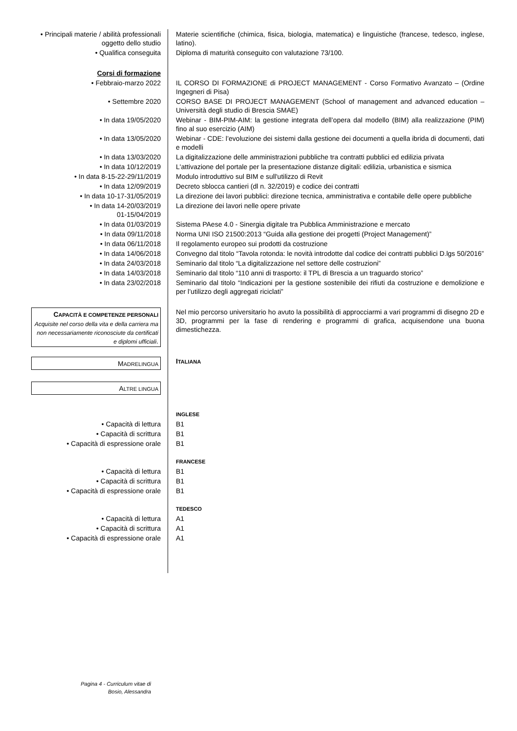| • Principali materie / abilità professionali oggetto dello studio | Materie scientifiche (chimica, fisica, biologia, matematica) e linguistiche (francese, tedesco, inglese, latino). |
| • Qualifica conseguita | Diploma di maturità conseguito con valutazione 73/100. |
| Corsi di formazione | |
| • Febbraio-marzo 2022 | IL CORSO DI FORMAZIONE di PROJECT MANAGEMENT - Corso Formativo Avanzato – (Ordine Ingegneri di Pisa) |
| • Settembre 2020 | CORSO BASE DI PROJECT MANAGEMENT (School of management and advanced education – Università degli studio di Brescia SMAE) |
| • In data 19/05/2020 | Webinar - BIM-PIM-AIM: la gestione integrata dell’opera dal modello (BIM) alla realizzazione (PIM) fino al suo esercizio (AIM) |
| • In data 13/05/2020 | Webinar - CDE: l’evoluzione dei sistemi dalla gestione dei documenti a quella ibrida di documenti, dati e modelli |
| • In data 13/03/2020 | La digitalizzazione delle amministrazioni pubbliche tra contratti pubblici ed edilizia privata |
| • In data 10/12/2019 | L'attivazione del portale per la presentazione distanze digitali: edilizia, urbanistica e sismica |
| • In data 8-15-22-29/11/2019 | Modulo introduttivo sul BIM e sull'utilizzo di Revit |
| • In data 12/09/2019 | Decreto sblocca cantieri (dl n. 32/2019) e codice dei contratti |
| • In data 10-17-31/05/2019 | La direzione dei lavori pubblici: direzione tecnica, amministrativa e contabile delle opere pubbliche |
| • In data 14-20/03/2019 01-15/04/2019 | La direzione dei lavori nelle opere private |
| • In data 01/03/2019 | Sistema PAese 4.0 - Sinergia digitale tra Pubblica Amministrazione e mercato |
| • In data 09/11/2018 | Norma UNI ISO 21500:2013 “Guida alla gestione dei progetti (Project Management)” |
| • In data 06/11/2018 | Il regolamento europeo sui prodotti da costruzione |
| • In data 14/06/2018 | Convegno dal titolo “Tavola rotonda: le novità introdotte dal codice dei contratti pubblici D.lgs 50/2016” |
| • In data 24/03/2018 | Seminario dal titolo “La digitalizzazione nel settore delle costruzioni” |
| • In data 14/03/2018 | Seminario dal titolo “110 anni di trasporto: il TPL di Brescia a un traguardo storico” |
| • In data 23/02/2018 | Seminario dal titolo “Indicazioni per la gestione sostenibile dei rifiuti da costruzione e demolizione e per l’utilizzo degli aggregati riciclati” |
| C APACITÀ E COMPETENZE PERSONALI Acquisite nel corso della vita e della carriera ma non necessariamente riconosciute da certificati e diplomi ufficiali . | Nel mio percorso universitario ho avuto la possibilità di approcciarmi a vari programmi di disegno 2D e 3D, programmi per la fase di rendering e programmi di grafica, acquisendone una buona dimestichezza. |
| M ADRELINGUA | I TALIANA |
| A LTRE LINGUA | |
| | INGLESE |
| • Capacità di lettura | B1 |
| • Capacità di scrittura | B1 |
| • Capacità di espressione orale | B1 |
| | FRANCESE |
| • Capacità di lettura | B1 |
| • Capacità di scrittura | B1 |
| • Capacità di espressione orale | B1 |
| | TEDESCO |
| • Capacità di lettura | A1 |
| • Capacità di scrittura | A1 |
| • Capacità di espressione orale | A1 |
Pagina 4 - Curriculum vitae di Bosio, Alessandra